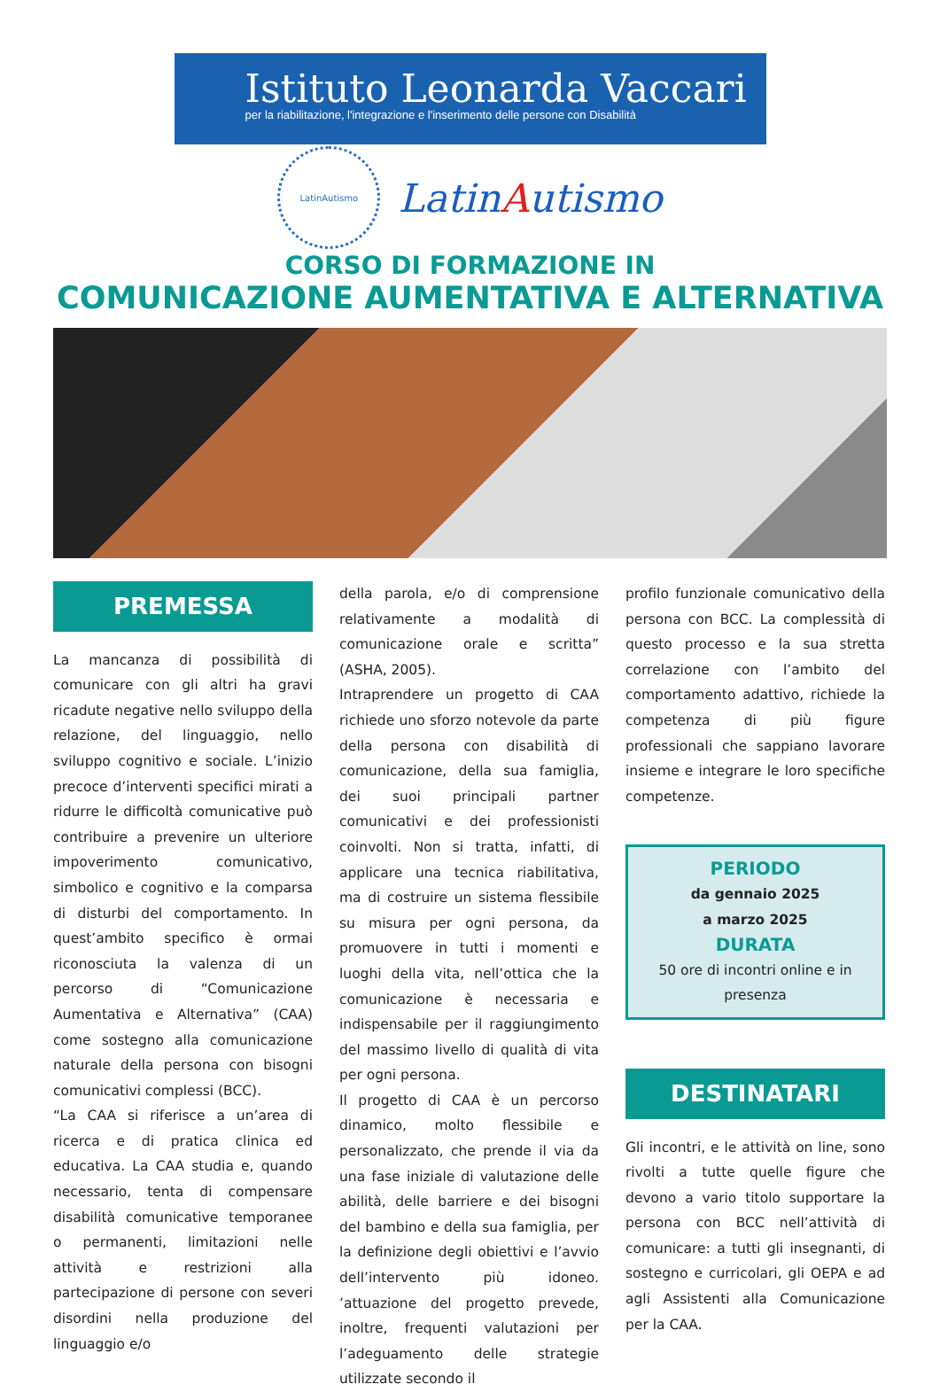Istituto Leonarda Vaccari
per la riabilitazione, l'integrazione e l'inserimento delle persone con Disabilità
LatinAutismo
LatinAutismo
CORSO DI FORMAZIONE IN
COMUNICAZIONE AUMENTATIVA E ALTERNATIVA
PREMESSA
La mancanza di possibilità di comunicare con gli altri ha gravi ricadute negative nello sviluppo della relazione, del linguaggio, nello sviluppo cognitivo e sociale. L’inizio precoce d’interventi specifici mirati a ridurre le difficoltà comunicative può contribuire a prevenire un ulteriore impoverimento comunicativo, simbolico e cognitivo e la comparsa di disturbi del comportamento. In quest’ambito specifico è ormai riconosciuta la valenza di un percorso di “Comunicazione Aumentativa e Alternativa” (CAA) come sostegno alla comunicazione naturale della persona con bisogni comunicativi complessi (BCC).
“La CAA si riferisce a un’area di ricerca e di pratica clinica ed educativa. La CAA studia e, quando necessario, tenta di compensare disabilità comunicative temporanee o permanenti, limitazioni nelle attività e restrizioni alla partecipazione di persone con severi disordini nella produzione del linguaggio e/o
della parola, e/o di comprensione relativamente a modalità di comunicazione orale e scritta” (ASHA, 2005).
Intraprendere un progetto di CAA richiede uno sforzo notevole da parte della persona con disabilità di comunicazione, della sua famiglia, dei suoi principali partner comunicativi e dei professionisti coinvolti. Non si tratta, infatti, di applicare una tecnica riabilitativa, ma di costruire un sistema flessibile su misura per ogni persona, da promuovere in tutti i momenti e luoghi della vita, nell’ottica che la comunicazione è necessaria e indispensabile per il raggiungimento del massimo livello di qualità di vita per ogni persona.
Il progetto di CAA è un percorso dinamico, molto flessibile e personalizzato, che prende il via da una fase iniziale di valutazione delle abilità, delle barriere e dei bisogni del bambino e della sua famiglia, per la definizione degli obiettivi e l’avvio dell’intervento più idoneo. ’attuazione del progetto prevede, inoltre, frequenti valutazioni per l’adeguamento delle strategie utilizzate secondo il
profilo funzionale comunicativo della persona con BCC. La complessità di questo processo e la sua stretta correlazione con l’ambito del comportamento adattivo, richiede la competenza di più figure professionali che sappiano lavorare insieme e integrare le loro specifiche competenze.
PERIODO
da gennaio 2025
a marzo 2025
DURATA
50 ore di incontri online e in presenza
DESTINATARI
Gli incontri, e le attività on line, sono rivolti a tutte quelle figure che devono a vario titolo supportare la persona con BCC nell’attività di comunicare: a tutti gli insegnanti, di sostegno e curricolari, gli OEPA e ad agli Assistenti alla Comunicazione per la CAA.